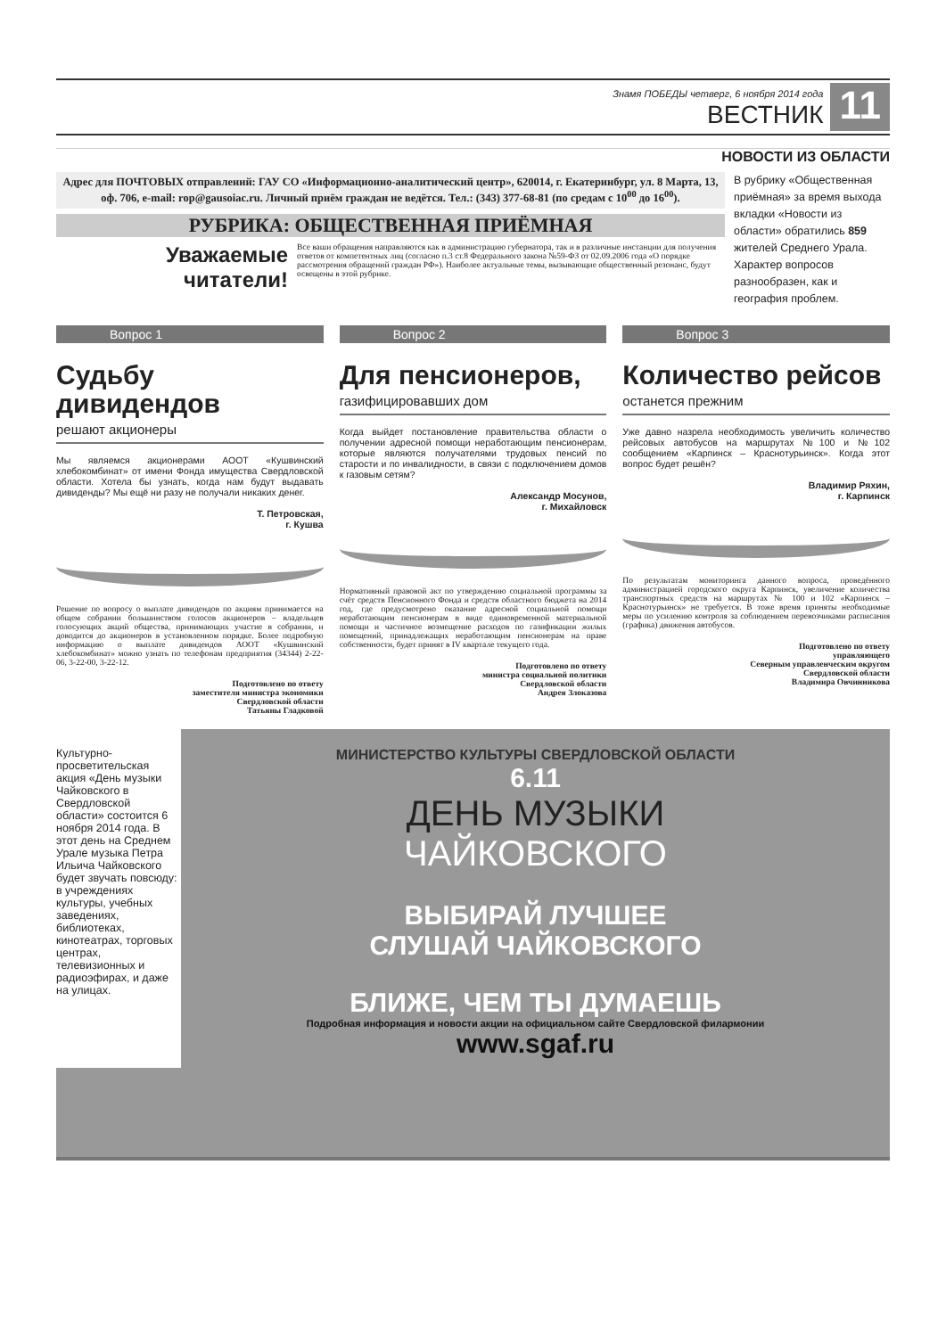Знамя ПОБЕДЫ четверг, 6 ноября 2014 года
ВЕСТНИК
11
НОВОСТИ ИЗ ОБЛАСТИ
Адрес для ПОЧТОВЫХ отправлений: ГАУ СО «Информационно-аналитический центр», 620014, г. Екатеринбург, ул. 8 Марта, 13, оф. 706, e-mail: rop@gausoiac.ru. Личный приём граждан не ведётся. Тел.: (343) 377-68-81 (по средам с 10<sup>00</sup> до 16<sup>00</sup>).
РУБРИКА: ОБЩЕСТВЕННАЯ ПРИЁМНАЯ
Уважаемые читатели!
Все ваши обращения направляются как в администрацию губернатора, так и в различные инстанции для получения ответов от компетентных лиц (согласно п.3 ст.8 Федерального закона №59-ФЗ от 02.09.2006 года «О порядке рассмотрения обращений граждан РФ»). Наиболее актуальные темы, вызывающие общественный резонанс, будут освещены в этой рубрике.
В рубрику «Общественная приёмная» за время выхода вкладки «Новости из области» обратились 859 жителей Среднего Урала. Характер вопросов разнообразен, как и география проблем.
Вопрос 1
Судьбу дивидендов
решают акционеры
Мы являемся акционерами АООТ «Кушвинский хлебокомбинат» от имени Фонда имущества Свердловской области. Хотела бы узнать, когда нам будут выдавать дивиденды? Мы ещё ни разу не получали никаких денег.
Т. Петровская,
г. Кушва
Решение по вопросу о выплате дивидендов по акциям принимается на общем собрании большинством голосов акционеров – владельцев голосующих акций общества, принимающих участие в собрании, и доводится до акционеров в установленном порядке. Более подробную информацию о выплате дивидендов АООТ «Кушвинский хлебокомбинат» можно узнать по телефонам предприятия (34344) 2-22-06, 3-22-00, 3-22-12.
Подготовлено по ответу
заместителя министра экономики
Свердловской области
Татьяны Гладковой
Вопрос 2
Для пенсионеров,
газифицировавших дом
Когда выйдет постановление правительства области о получении адресной помощи неработающим пенсионерам, которые являются получателями трудовых пенсий по старости и по инвалидности, в связи с подключением домов к газовым сетям?
Александр Мосунов,
г. Михайловск
Нормативный правовой акт по утверждению социальной программы за счёт средств Пенсионного Фонда и средств областного бюджета на 2014 год, где предусмотрено оказание адресной социальной помощи неработающим пенсионерам в виде единовременной материальной помощи и частичное возмещение расходов по газификации жилых помещений, принадлежащих неработающим пенсионерам на праве собственности, будет принят в IV квартале текущего года.
Подготовлено по ответу
министра социальной политики
Свердловской области
Андрея Злоказова
Вопрос 3
Количество рейсов
останется прежним
Уже давно назрела необходимость увеличить количество рейсовых автобусов на маршрутах №100 и №102 сообщением «Карпинск – Краснотурьинск». Когда этот вопрос будет решён?
Владимир Ряхин,
г. Карпинск
По результатам мониторинга данного вопроса, проведённого администрацией городского округа Карпинск, увеличение количества транспортных средств на маршрутах № 100 и 102 «Карпинск – Краснотурьинск» не требуется. В тоже время приняты необходимые меры по усилению контроля за соблюдением перевозчиками расписания (графика) движения автобусов.
Подготовлено по ответу
управляющего
Северным управленческим округом
Свердловской области
Владимира Овчинникова
Культурно-просветительская акция «День музыки Чайковского в Свердловской области» состоится 6 ноября 2014 года. В этот день на Среднем Урале музыка Петра Ильича Чайковского будет звучать повсюду: в учреждениях культуры, учебных заведениях, библиотеках, кинотеатрах, торговых центрах, телевизионных и радиоэфирах, и даже на улицах.
МИНИСТЕРСТВО КУЛЬТУРЫ СВЕРДЛОВСКОЙ ОБЛАСТИ
6.11
ДЕНЬ МУЗЫКИ
ЧАЙКОВСКОГО
ВЫБИРАЙ ЛУЧШЕЕ
СЛУШАЙ ЧАЙКОВСКОГО
БЛИЖЕ, ЧЕМ ТЫ ДУМАЕШЬ
Подробная информация и новости акции на официальном сайте Свердловской филармонии
www.sgaf.ru